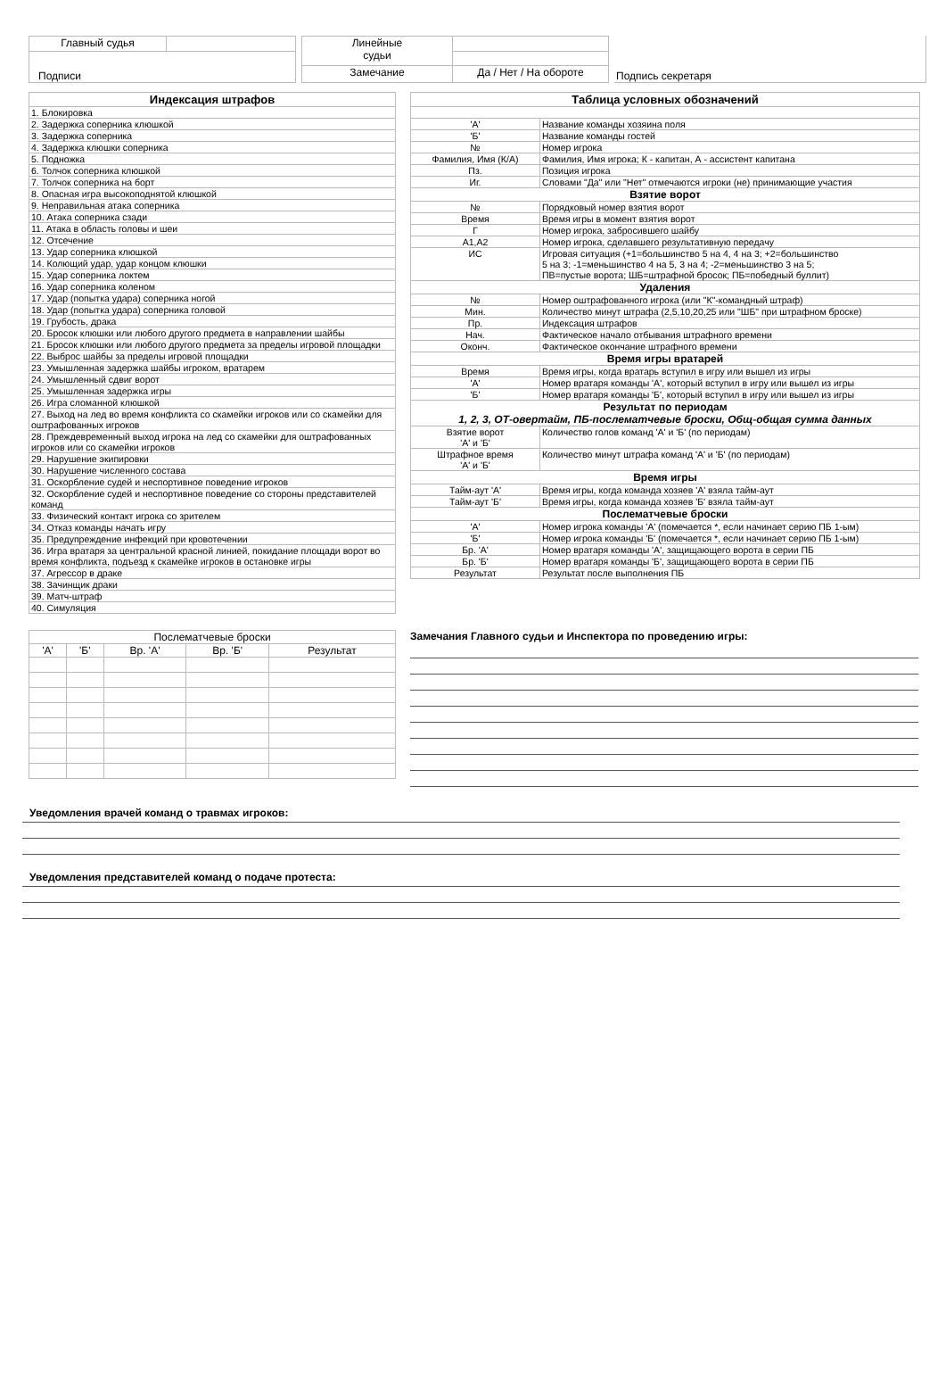| Главный судья | |
| Подписи | |
| Линейные судьи | |
| Замечание | Да / Нет / На обороте |
| Подпись секретаря |
| Индексация штрафов |
| --- |
| 1. Блокировка |
| 2. Задержка соперника клюшкой |
| 3. Задержка соперника |
| 4. Задержка клюшки соперника |
| 5. Подножка |
| 6. Толчок соперника клюшкой |
| 7. Толчок соперника на борт |
| 8. Опасная игра высокоподнятой клюшкой |
| 9. Неправильная атака соперника |
| 10. Атака соперника сзади |
| 11. Атака в область головы и шеи |
| 12. Отсечение |
| 13. Удар соперника клюшкой |
| 14. Колющий удар, удар концом клюшки |
| 15. Удар соперника локтем |
| 16. Удар соперника коленом |
| 17. Удар (попытка удара) соперника ногой |
| 18. Удар (попытка удара) соперника головой |
| 19. Грубость, драка |
| 20. Бросок клюшки или любого другого предмета в направлении шайбы |
| 21. Бросок клюшки или любого другого предмета за пределы игровой площадки |
| 22. Выброс шайбы за пределы игровой площадки |
| 23. Умышленная задержка шайбы игроком, вратарем |
| 24. Умышленный сдвиг ворот |
| 25. Умышленная задержка игры |
| 26. Игра сломанной клюшкой |
| 27. Выход на лед во время конфликта со скамейки игроков или со скамейки для оштрафованных игроков |
| 28. Преждевременный выход игрока на лед со скамейки для оштрафованных игроков или со скамейки игроков |
| 29. Нарушение экипировки |
| 30. Нарушение численного состава |
| 31. Оскорбление судей и неспортивное поведение игроков |
| 32. Оскорбление судей и неспортивное поведение со стороны представителей команд |
| 33. Физический контакт игрока со зрителем |
| 34. Отказ команды начать игру |
| 35. Предупреждение инфекций при кровотечении |
| 36. Игра вратаря за центральной красной линией, покидание площади ворот во время конфликта, подъезд к скамейке игроков в остановке игры |
| 37. Агрессор в драке |
| 38. Зачинщик драки |
| 39. Матч-штраф |
| 40. Симуляция |
| Таблица условных обозначений | |
| --- | --- |
| 'А' | Название команды хозяина поля |
| 'Б' | Название команды гостей |
| № | Номер игрока |
| Фамилия, Имя (К/А) | Фамилия, Имя игрока; К - капитан, А - ассистент капитана |
| Пз. | Позиция игрока |
| Иг. | Словами "Да" или "Нет" отмечаются игроки (не) принимающие участия |
| Взятие ворот | |
| № | Порядковый номер взятия ворот |
| Время | Время игры в момент взятия ворот |
| Г | Номер игрока, забросившего шайбу |
| А1,А2 | Номер игрока, сделавшего результативную передачу |
| ИС | Игровая ситуация (+1=большинство 5 на 4, 4 на 3; +2=большинство 5 на 3; -1=меньшинство 4 на 5, 3 на 4; -2=меньшинство 3 на 5; ПВ=пустые ворота; ШБ=штрафной бросок; ПБ=победный буллит) |
| Удаления | |
| № | Номер оштрафованного игрока (или "К"-командный штраф) |
| Мин. | Количество минут штрафа (2,5,10,20,25 или "ШБ" при штрафном броске) |
| Пр. | Индексация штрафов |
| Нач. | Фактическое начало отбывания штрафного времени |
| Оконч. | Фактическое окончание штрафного времени |
| Время игры вратарей | |
| Время | Время игры, когда вратарь вступил в игру или вышел из игры |
| 'А' | Номер вратаря команды 'А', который вступил в игру или вышел из игры |
| 'Б' | Номер вратаря команды 'Б', который вступил в игру или вышел из игры |
| Результат по периодам 1, 2, 3, ОТ-овертайм, ПБ-послематчевые броски, Общ-общая сумма данных | |
| Взятие ворот 'А' и 'Б' | Количество голов команд 'А' и 'Б' (по периодам) |
| Штрафное время 'А' и 'Б' | Количество минут штрафа команд 'А' и 'Б' (по периодам) |
| Время игры | |
| Тайм-аут 'А' | Время игры, когда команда хозяев 'А' взяла тайм-аут |
| Тайм-аут 'Б' | Время игры, когда команда хозяев 'Б' взяла тайм-аут |
| Послематчевые броски | |
| 'А' | Номер игрока команды 'А' (помечается *, если начинает серию ПБ 1-ым) |
| 'Б' | Номер игрока команды 'Б' (помечается *, если начинает серию ПБ 1-ым) |
| Бр. 'А' | Номер вратаря команды 'А', защищающего ворота в серии ПБ |
| Бр. 'Б' | Номер вратаря команды 'Б', защищающего ворота в серии ПБ |
| Результат | Результат после выполнения ПБ |
| Послематчевые броски | | | | |
| 'А' | 'Б' | Вр. 'А' | Вр. 'Б' | Результат |
Замечания Главного судьи и Инспектора по проведению игры:
Уведомления врачей команд о травмах игроков:
Уведомления представителей команд о подаче протеста: